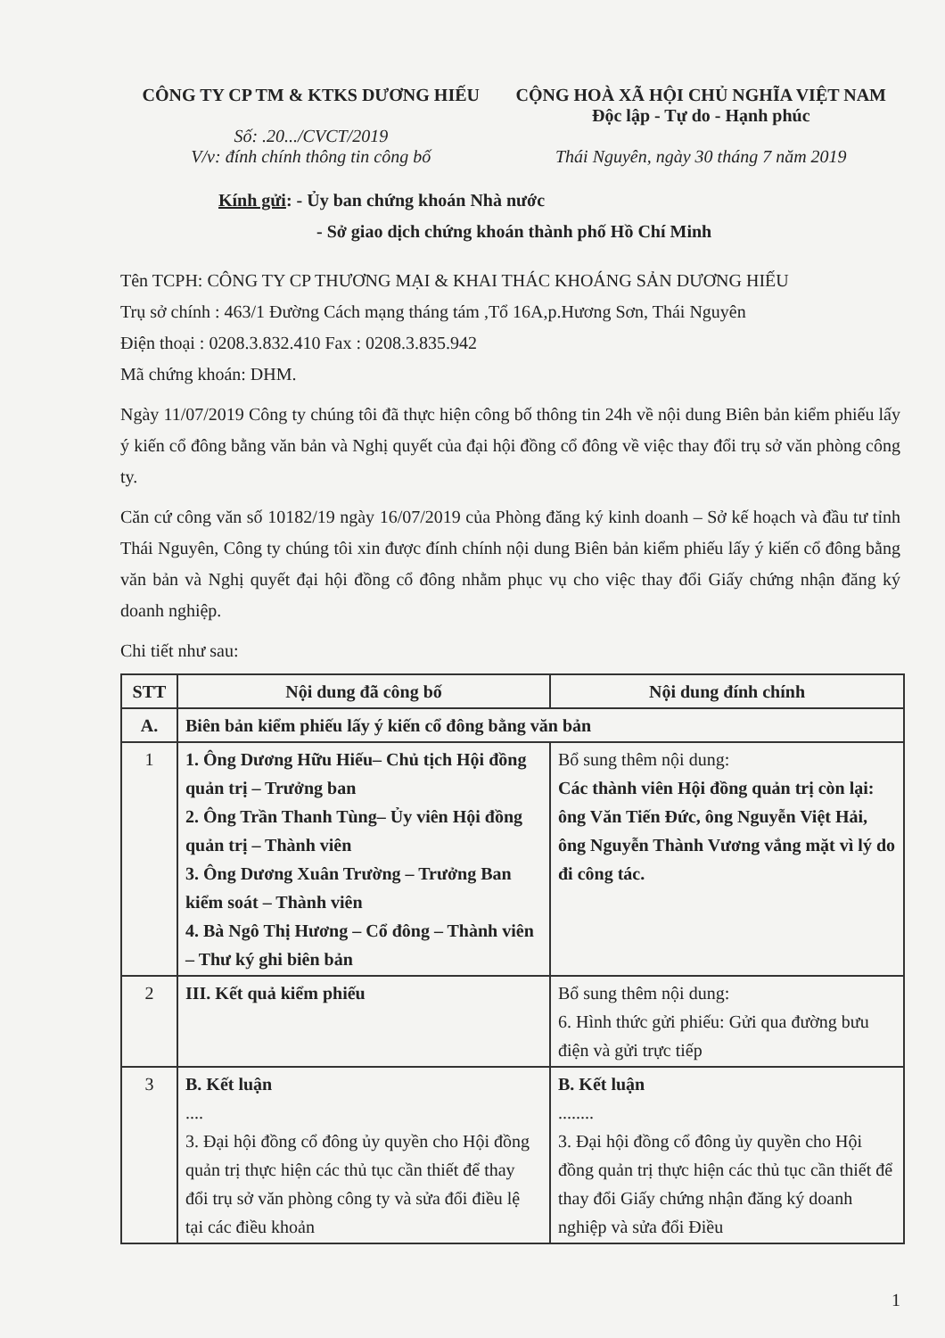CÔNG TY CP TM & KTKS DƯƠNG HIẾU
Số: .20.../CVCT/2019
V/v: đính chính thông tin công bố
CỘNG HOÀ XÃ HỘI CHỦ NGHĨA VIỆT NAM
Độc lập - Tự do - Hạnh phúc
Thái Nguyên, ngày 30 tháng 7 năm 2019
Kính gửi: - Ủy ban chứng khoán Nhà nước
- Sở giao dịch chứng khoán thành phố Hồ Chí Minh
Tên TCPH: CÔNG TY CP THƯƠNG MẠI & KHAI THÁC KHOÁNG SẢN DƯƠNG HIẾU
Trụ sở chính : 463/1 Đường Cách mạng tháng tám ,Tổ 16A,p.Hương Sơn, Thái Nguyên
Điện thoại : 0208.3.832.410 Fax : 0208.3.835.942
Mã chứng khoán: DHM.
Ngày 11/07/2019 Công ty chúng tôi đã thực hiện công bố thông tin 24h về nội dung Biên bản kiểm phiếu lấy ý kiến cổ đông bằng văn bản và Nghị quyết của đại hội đồng cổ đông về việc thay đổi trụ sở văn phòng công ty.
Căn cứ công văn số 10182/19 ngày 16/07/2019 của Phòng đăng ký kinh doanh – Sở kế hoạch và đầu tư tỉnh Thái Nguyên, Công ty chúng tôi xin được đính chính nội dung Biên bản kiểm phiếu lấy ý kiến cổ đông bằng văn bản và Nghị quyết đại hội đồng cổ đông nhằm phục vụ cho việc thay đổi Giấy chứng nhận đăng ký doanh nghiệp.
Chi tiết như sau:
| STT | Nội dung đã công bố | Nội dung đính chính |
| --- | --- | --- |
| A. | Biên bản kiểm phiếu lấy ý kiến cổ đông bằng văn bản | |
| 1 | 1. Ông Dương Hữu Hiếu– Chủ tịch Hội đồng quản trị – Trưởng ban 2. Ông Trần Thanh Tùng– Ủy viên Hội đồng quản trị – Thành viên 3. Ông Dương Xuân Trường – Trưởng Ban kiểm soát – Thành viên 4. Bà Ngô Thị Hương – Cổ đông – Thành viên – Thư ký ghi biên bản | Bổ sung thêm nội dung: Các thành viên Hội đồng quản trị còn lại: ông Văn Tiến Đức, ông Nguyễn Việt Hải, ông Nguyễn Thành Vương vắng mặt vì lý do đi công tác. |
| 2 | III. Kết quả kiểm phiếu | Bổ sung thêm nội dung: 6. Hình thức gửi phiếu: Gửi qua đường bưu điện và gửi trực tiếp |
| 3 | B. Kết luận .... 3. Đại hội đồng cổ đông ủy quyền cho Hội đồng quản trị thực hiện các thủ tục cần thiết để thay đổi trụ sở văn phòng công ty và sửa đổi điều lệ tại các điều khoản | B. Kết luận ........ 3. Đại hội đồng cổ đông ủy quyền cho Hội đồng quản trị thực hiện các thủ tục cần thiết để thay đổi Giấy chứng nhận đăng ký doanh nghiệp và sửa đổi Điều |
1